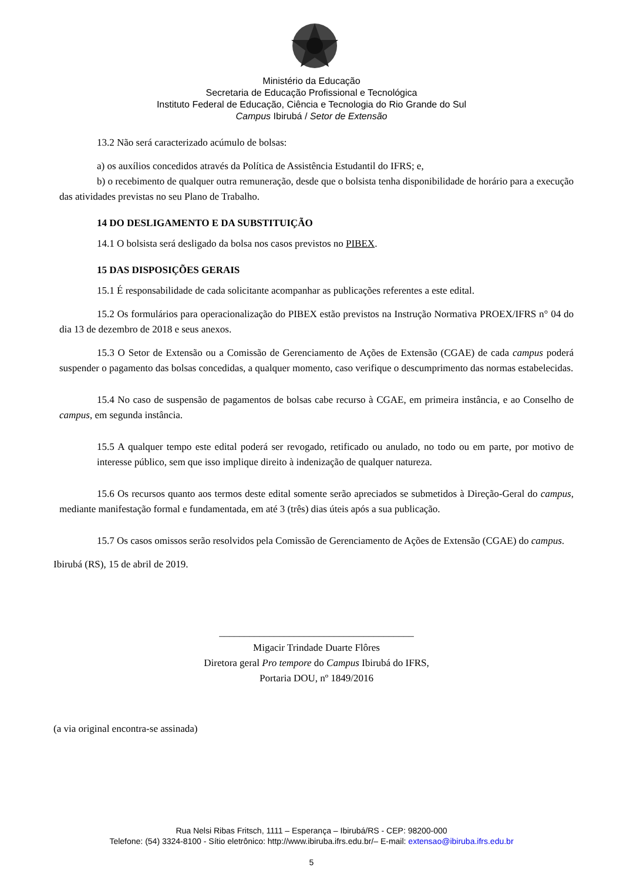Ministério da Educação
Secretaria de Educação Profissional e Tecnológica
Instituto Federal de Educação, Ciência e Tecnologia do Rio Grande do Sul
Campus Ibirubá / Setor de Extensão
13.2 Não será caracterizado acúmulo de bolsas:
a) os auxílios concedidos através da Política de Assistência Estudantil do IFRS; e,
b) o recebimento de qualquer outra remuneração, desde que o bolsista tenha disponibilidade de horário para a execução das atividades previstas no seu Plano de Trabalho.
14 DO DESLIGAMENTO E DA SUBSTITUIÇÃO
14.1 O bolsista será desligado da bolsa nos casos previstos no PIBEX.
15 DAS DISPOSIÇÕES GERAIS
15.1 É responsabilidade de cada solicitante acompanhar as publicações referentes a este edital.
15.2 Os formulários para operacionalização do PIBEX estão previstos na Instrução Normativa PROEX/IFRS n° 04 do dia 13 de dezembro de 2018 e seus anexos.
15.3 O Setor de Extensão ou a Comissão de Gerenciamento de Ações de Extensão (CGAE) de cada campus poderá suspender o pagamento das bolsas concedidas, a qualquer momento, caso verifique o descumprimento das normas estabelecidas.
15.4 No caso de suspensão de pagamentos de bolsas cabe recurso à CGAE, em primeira instância, e ao Conselho de campus, em segunda instância.
15.5 A qualquer tempo este edital poderá ser revogado, retificado ou anulado, no todo ou em parte, por motivo de interesse público, sem que isso implique direito à indenização de qualquer natureza.
15.6 Os recursos quanto aos termos deste edital somente serão apreciados se submetidos à Direção-Geral do campus, mediante manifestação formal e fundamentada, em até 3 (três) dias úteis após a sua publicação.
15.7 Os casos omissos serão resolvidos pela Comissão de Gerenciamento de Ações de Extensão (CGAE) do campus.
Ibirubá (RS), 15 de abril de 2019.
_______________________________________
Migacir Trindade Duarte Flôres
Diretora geral Pro tempore do Campus Ibirubá do IFRS,
Portaria DOU, nº 1849/2016
(a via original encontra-se assinada)
Rua Nelsi Ribas Fritsch, 1111 – Esperança – Ibirubá/RS - CEP: 98200-000
Telefone: (54) 3324-8100 - Sítio eletrônico: http://www.ibiruba.ifrs.edu.br/– E-mail: extensao@ibiruba.ifrs.edu.br
5